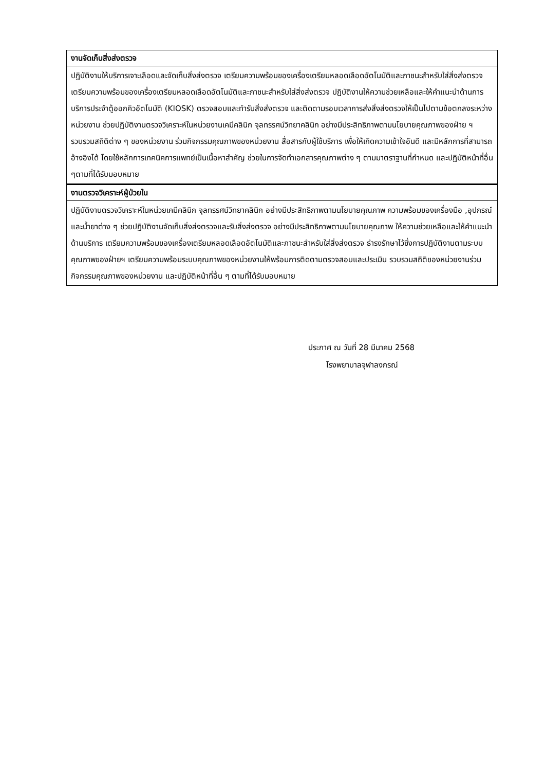| งานจัดเก็บสิ่งส่งตรวจ |
| --- |
| ปฏิบัติงานให้บริการเจาะเลือดและจัดเก็บสิ่งส่งตรวจ เตรียมความพร้อมของเครื่องเตรียมหลอดเลือดอัตโนมัติและภาชนะสำหรับใส่สิ่งส่งตรวจ เตรียมความพร้อมของเครื่องเตรียมหลอดเลือดอัตโนมัติและภาชนะสำหรับใส่สิ่งส่งตรวจ ปฏิบัติงานให้ความช่วยเหลือและให้คำแนะนำด้านการบริการประจำตู้ออกคิวอัตโนมัติ (KIOSK) ตรวจสอบและทำรับสิ่งส่งตรวจ และติดตามรอบเวลาการส่งสิ่งส่งตรวจให้เป็นไปตามข้อตกลงระหว่างหน่วยงาน ช่วยปฏิบัติงานตรวจวิเคราะห์ในหน่วยงานเคมีคลินิก จุลทรรศน์วิทยาคลินิก อย่างมีประสิทธิภาพตามนโยบายคุณภาพของฝ่าย ฯ รวบรวมสถิติต่าง ๆ ของหน่วยงาน ร่วมกิจกรรมคุณภาพของหน่วยงาน สื่อสารกับผู้ใช้บริการ เพื่อให้เกิดความเข้าใจอันดี และมีหลักการที่สามารถอ้างอิงได้ โดยใช้หลักการเทคนิคการแพทย์เป็นเนื้อหาสำคัญ ช่วยในการจัดทำเอกสารคุณภาพต่าง ๆ ตามมาตราฐานที่กำหนด และปฏิบัติหน้าที่อื่น ๆตามที่ได้รับมอบหมาย |
| งานตรวจวิเคราะห์ผู้ป่วยใน |
| ปฏิบัติงานตรวจวิเคราะห์ในหน่วยเคมีคลินิก จุลทรรศน์วิทยาคลินิก อย่างมีประสิทธิภาพตามนโยบายคุณภาพ ความพร้อมของเครื่องมือ ,อุปกรณ์ และน้ำยาต่าง ๆ ช่วยปฏิบัติงานจัดเก็บสิ่งส่งตรวจและรับสิ่งส่งตรวจ อย่างมีประสิทธิภาพตามนโยบายคุณภาพ ให้ความช่วยเหลือและให้คำแนะนำด้านบริการ เตรียมความพร้อมของเครื่องเตรียมหลอดเลือดอัตโนมัติและภาชนะสำหรับใส่สิ่งส่งตรวจ ธำรงรักษาไว้ซึ่งการปฏิบัติงานตามระบบคุณภาพของฝ่ายฯ เตรียมความพร้อมระบบคุณภาพของหน่วยงานให้พร้อมการติดตามตรวจสอบและประเมิน รวบรวมสถิติของหน่วยงานร่วมกิจกรรมคุณภาพของหน่วยงาน และปฏิบัติหน้าที่อื่น ๆ ตามที่ได้รับมอบหมาย |
ประกาศ ณ วันที่ 28 มีนาคม 2568
โรงพยาบาลจุฬาลงกรณ์